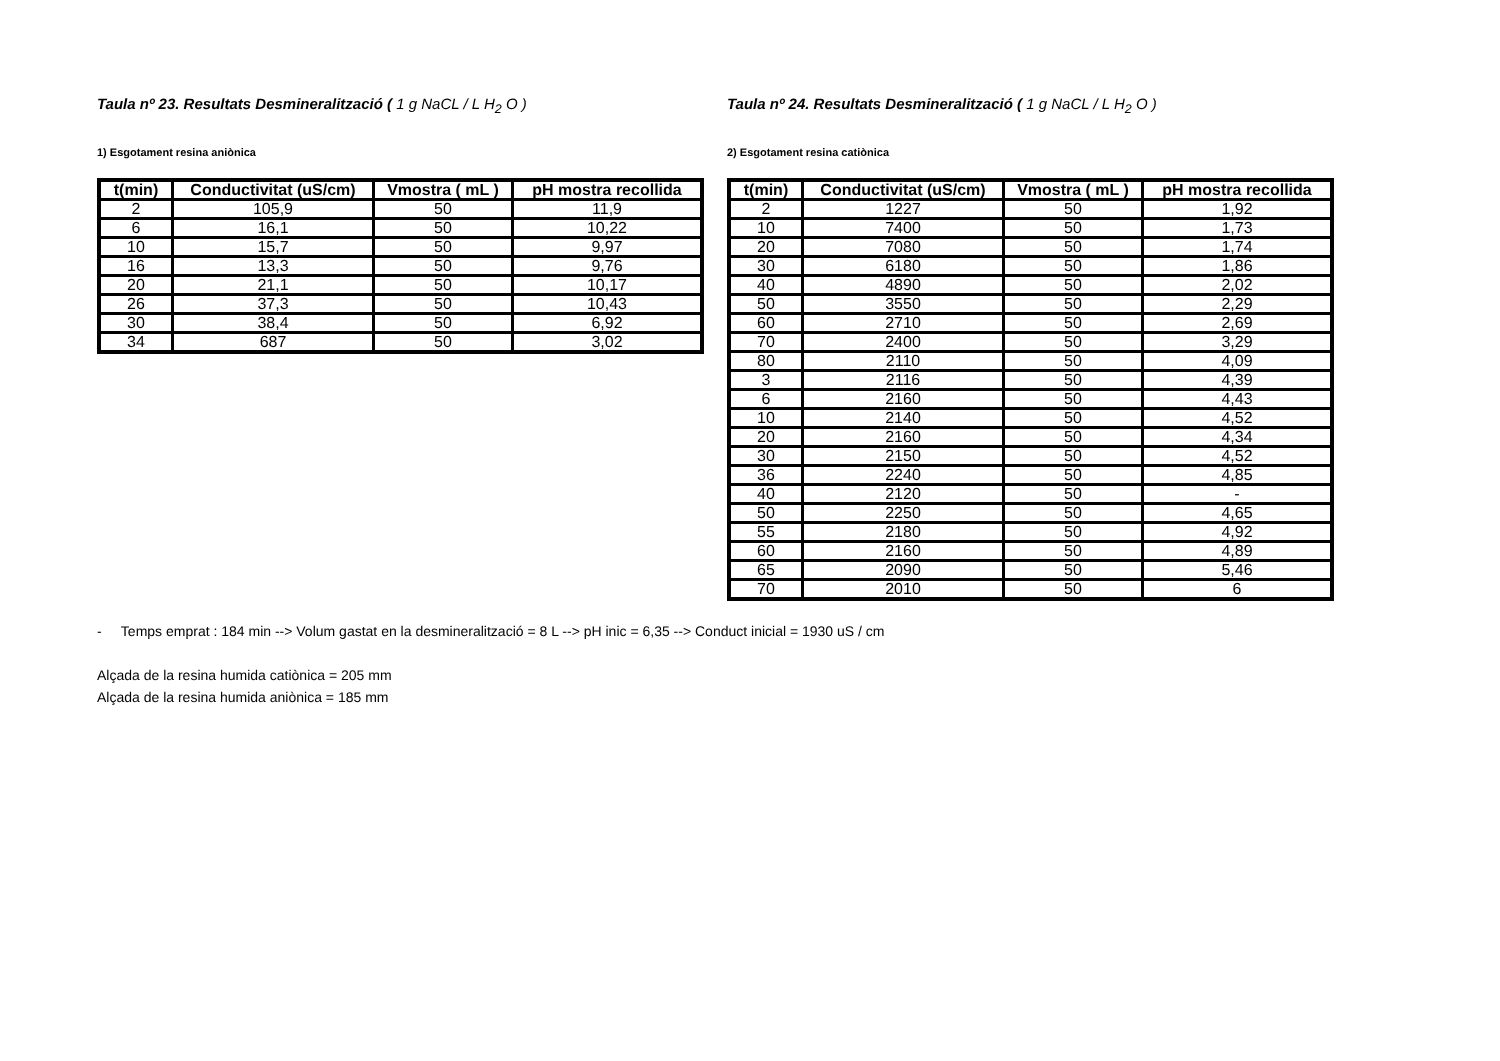Taula nº 23. Resultats Desmineralització ( 1 g NaCL / L H<sub>2</sub> O )
1) Esgotament resina aniònica
| t(min) | Conductivitat (uS/cm) | Vmostra ( mL ) | pH mostra recollida |
| --- | --- | --- | --- |
| 2 | 105,9 | 50 | 11,9 |
| 6 | 16,1 | 50 | 10,22 |
| 10 | 15,7 | 50 | 9,97 |
| 16 | 13,3 | 50 | 9,76 |
| 20 | 21,1 | 50 | 10,17 |
| 26 | 37,3 | 50 | 10,43 |
| 30 | 38,4 | 50 | 6,92 |
| 34 | 687 | 50 | 3,02 |
Taula nº 24. Resultats Desmineralització ( 1 g NaCL / L H<sub>2</sub> O )
2) Esgotament resina catiònica
| t(min) | Conductivitat (uS/cm) | Vmostra ( mL ) | pH mostra recollida |
| --- | --- | --- | --- |
| 2 | 1227 | 50 | 1,92 |
| 10 | 7400 | 50 | 1,73 |
| 20 | 7080 | 50 | 1,74 |
| 30 | 6180 | 50 | 1,86 |
| 40 | 4890 | 50 | 2,02 |
| 50 | 3550 | 50 | 2,29 |
| 60 | 2710 | 50 | 2,69 |
| 70 | 2400 | 50 | 3,29 |
| 80 | 2110 | 50 | 4,09 |
| 3 | 2116 | 50 | 4,39 |
| 6 | 2160 | 50 | 4,43 |
| 10 | 2140 | 50 | 4,52 |
| 20 | 2160 | 50 | 4,34 |
| 30 | 2150 | 50 | 4,52 |
| 36 | 2240 | 50 | 4,85 |
| 40 | 2120 | 50 | - |
| 50 | 2250 | 50 | 4,65 |
| 55 | 2180 | 50 | 4,92 |
| 60 | 2160 | 50 | 4,89 |
| 65 | 2090 | 50 | 5,46 |
| 70 | 2010 | 50 | 6 |
- Temps emprat : 184 min --> Volum gastat en la desmineralització = 8 L --> pH inic = 6,35 --> Conduct inicial = 1930 uS / cm
Alçada de la resina humida catiònica = 205 mm
Alçada de la resina humida aniònica = 185 mm